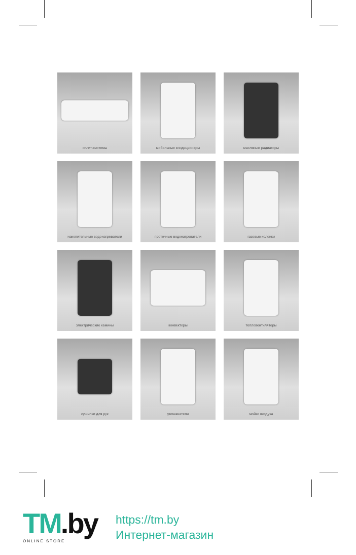сплит-системы
мобильные кондиционеры
масляные радиаторы
накопительные водонагреватели
проточные водонагреватели
газовые колонки
электрические камины
конвекторы
тепловентиляторы
сушилки для рук
увлажнители
мойки воздуха
TM.by
ONLINE STORE
https://tm.by
Интернет-магазин